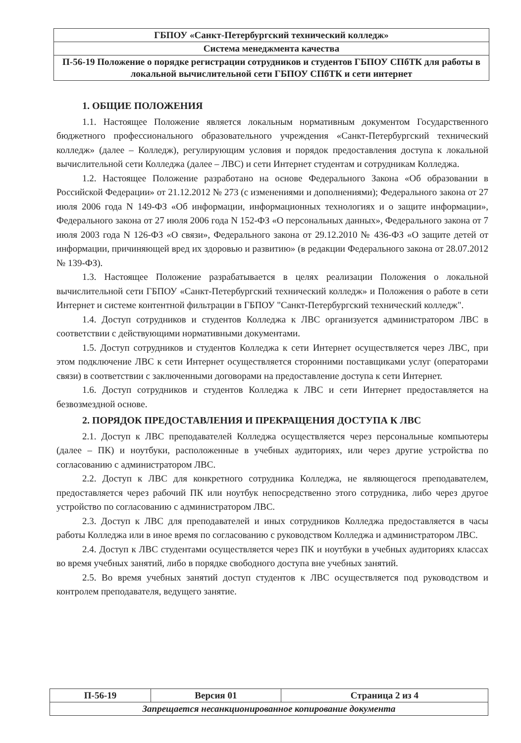| ГБПОУ «Санкт-Петербургский технический колледж» |
| Система менеджмента качества |
| П-56-19 Положение о порядке регистрации сотрудников и студентов ГБПОУ СПбТК для работы в локальной вычислительной сети ГБПОУ СПбТК и сети интернет |
1. ОБЩИЕ ПОЛОЖЕНИЯ
1.1. Настоящее Положение является локальным нормативным документом Государственного бюджетного профессионального образовательного учреждения «Санкт-Петербургский технический колледж» (далее – Колледж), регулирующим условия и порядок предоставления доступа к локальной вычислительной сети Колледжа (далее – ЛВС) и сети Интернет студентам и сотрудникам Колледжа.
1.2. Настоящее Положение разработано на основе Федерального Закона «Об образовании в Российской Федерации» от 21.12.2012 № 273 (с изменениями и дополнениями); Федерального закона от 27 июля 2006 года N 149-ФЗ «Об информации, информационных технологиях и о защите информации», Федерального закона от 27 июля 2006 года N 152-ФЗ «О персональных данных», Федерального закона от 7 июля 2003 года N 126-ФЗ «О связи», Федерального закона от 29.12.2010 № 436-ФЗ «О защите детей от информации, причиняющей вред их здоровью и развитию» (в редакции Федерального закона от 28.07.2012 № 139-ФЗ).
1.3. Настоящее Положение разрабатывается в целях реализации Положения о локальной вычислительной сети ГБПОУ «Санкт-Петербургский технический колледж» и Положения о работе в сети Интернет и системе контентной фильтрации в ГБПОУ "Санкт-Петербургский технический колледж".
1.4. Доступ сотрудников и студентов Колледжа к ЛВС организуется администратором ЛВС в соответствии с действующими нормативными документами.
1.5. Доступ сотрудников и студентов Колледжа к сети Интернет осуществляется через ЛВС, при этом подключение ЛВС к сети Интернет осуществляется сторонними поставщиками услуг (операторами связи) в соответствии с заключенными договорами на предоставление доступа к сети Интернет.
1.6. Доступ сотрудников и студентов Колледжа к ЛВС и сети Интернет предоставляется на безвозмездной основе.
2. ПОРЯДОК ПРЕДОСТАВЛЕНИЯ И ПРЕКРАЩЕНИЯ ДОСТУПА К ЛВС
2.1. Доступ к ЛВС преподавателей Колледжа осуществляется через персональные компьютеры (далее – ПК) и ноутбуки, расположенные в учебных аудиториях, или через другие устройства по согласованию с администратором ЛВС.
2.2. Доступ к ЛВС для конкретного сотрудника Колледжа, не являющегося преподавателем, предоставляется через рабочий ПК или ноутбук непосредственно этого сотрудника, либо через другое устройство по согласованию с администратором ЛВС.
2.3. Доступ к ЛВС для преподавателей и иных сотрудников Колледжа предоставляется в часы работы Колледжа или в иное время по согласованию с руководством Колледжа и администратором ЛВС.
2.4. Доступ к ЛВС студентами осуществляется через ПК и ноутбуки в учебных аудиториях классах во время учебных занятий, либо в порядке свободного доступа вне учебных занятий.
2.5. Во время учебных занятий доступ студентов к ЛВС осуществляется под руководством и контролем преподавателя, ведущего занятие.
| П-56-19 | Версия 01 | Страница 2 из 4 |
| Запрещается несанкционированное копирование документа | | |